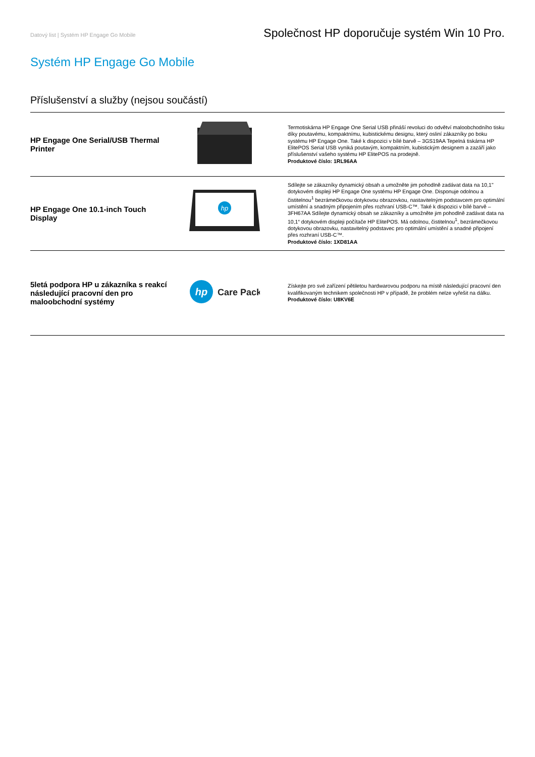Datový list | Systém HP Engage Go Mobile Společnost HP doporučuje systém Win 10 Pro.
Systém HP Engage Go Mobile
Příslušenství a služby (nejsou součástí)
| HP Engage One Serial/USB Thermal Printer | | Termotiskárna HP Engage One Serial USB přináší revoluci do odvětví maloobchodního tisku díky poutavému, kompaktnímu, kubistickému designu, který osliní zákazníky po boku systému HP Engage One. Také k dispozici v bílé barvě – 3GS19AA Tepelná tiskárna HP ElitePOS Serial USB vyniká poutavým, kompaktním, kubistickým designem a zazáří jako příslušenství vašeho systému HP ElitePOS na prodejně. Produktové číslo: 1RL96AA |
| HP Engage One 10.1-inch Touch Display | hp | Sdílejte se zákazníky dynamický obsah a umožněte jim pohodlně zadávat data na 10,1" dotykovém displeji HP Engage One systému HP Engage One. Disponuje odolnou a čistitelnou<sup>1</sup> bezrámečkovou dotykovou obrazovkou, nastavitelným podstavcem pro optimální umístění a snadným připojením přes rozhraní USB-C™. Také k dispozici v bílé barvě – 3FH67AA Sdílejte dynamický obsah se zákazníky a umožněte jim pohodlně zadávat data na 10,1“ dotykovém displeji počítače HP ElitePOS. Má odolnou, čistitelnou<sup>1</sup>, bezrámečkovou dotykovou obrazovku, nastavitelný podstavec pro optimální umístění a snadné připojení přes rozhraní USB-C™. Produktové číslo: 1XD81AA |
| 5letá podpora HP u zákazníka s reakcí následující pracovní den pro maloobchodní systémy | hp Care Pack | Získejte pro své zařízení pětiletou hardwarovou podporu na místě následující pracovní den kvalifikovaným technikem společnosti HP v případě, že problém nelze vyřešit na dálku. Produktové číslo: U8KV6E |